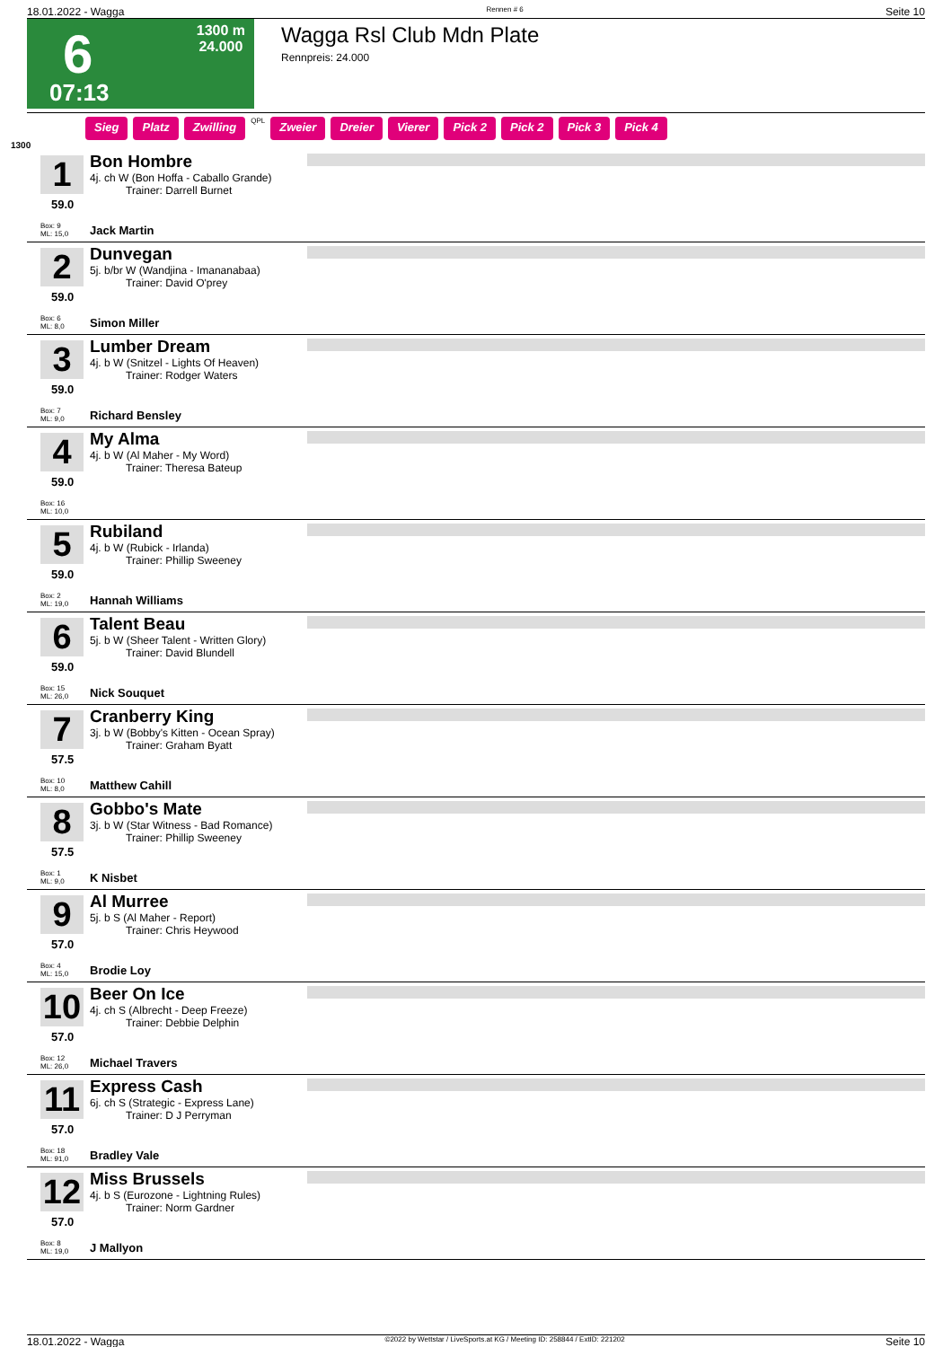18.01.2022 - Wagga Rennen # 6 Seite 10
6 1300 m
24.000
07:13
Wagga Rsl Club Mdn Plate
Rennpreis: 24.000
Sieg Platz Zwilling QPL Zweier Dreier Vierer Pick 2 Pick 2 Pick 3 Pick 4
1300
1
59.0
Box: 9
ML: 15,0
Bon Hombre
4j. ch W (Bon Hoffa - Caballo Grande)
Trainer: Darrell Burnet
Jack Martin
2
59.0
Box: 6
ML: 8,0
Dunvegan
5j. b/br W (Wandjina - Imananabaa)
Trainer: David O'prey
Simon Miller
3
59.0
Box: 7
ML: 9,0
Lumber Dream
4j. b W (Snitzel - Lights Of Heaven)
Trainer: Rodger Waters
Richard Bensley
4
59.0
Box: 16
ML: 10,0
My Alma
4j. b W (Al Maher - My Word)
Trainer: Theresa Bateup
5
59.0
Box: 2
ML: 19,0
Rubiland
4j. b W (Rubick - Irlanda)
Trainer: Phillip Sweeney
Hannah Williams
6
59.0
Box: 15
ML: 26,0
Talent Beau
5j. b W (Sheer Talent - Written Glory)
Trainer: David Blundell
Nick Souquet
7
57.5
Box: 10
ML: 8,0
Cranberry King
3j. b W (Bobby's Kitten - Ocean Spray)
Trainer: Graham Byatt
Matthew Cahill
8
57.5
Box: 1
ML: 9,0
Gobbo's Mate
3j. b W (Star Witness - Bad Romance)
Trainer: Phillip Sweeney
K Nisbet
9
57.0
Box: 4
ML: 15,0
Al Murree
5j. b S (Al Maher - Report)
Trainer: Chris Heywood
Brodie Loy
10
57.0
Box: 12
ML: 26,0
Beer On Ice
4j. ch S (Albrecht - Deep Freeze)
Trainer: Debbie Delphin
Michael Travers
11
57.0
Box: 18
ML: 91,0
Express Cash
6j. ch S (Strategic - Express Lane)
Trainer: D J Perryman
Bradley Vale
12
57.0
Box: 8
ML: 19,0
Miss Brussels
4j. b S (Eurozone - Lightning Rules)
Trainer: Norm Gardner
J Mallyon
18.01.2022 - Wagga ©2022 by Wettstar / LiveSports.at KG / Meeting ID: 258844 / ExtID: 221202 Seite 10